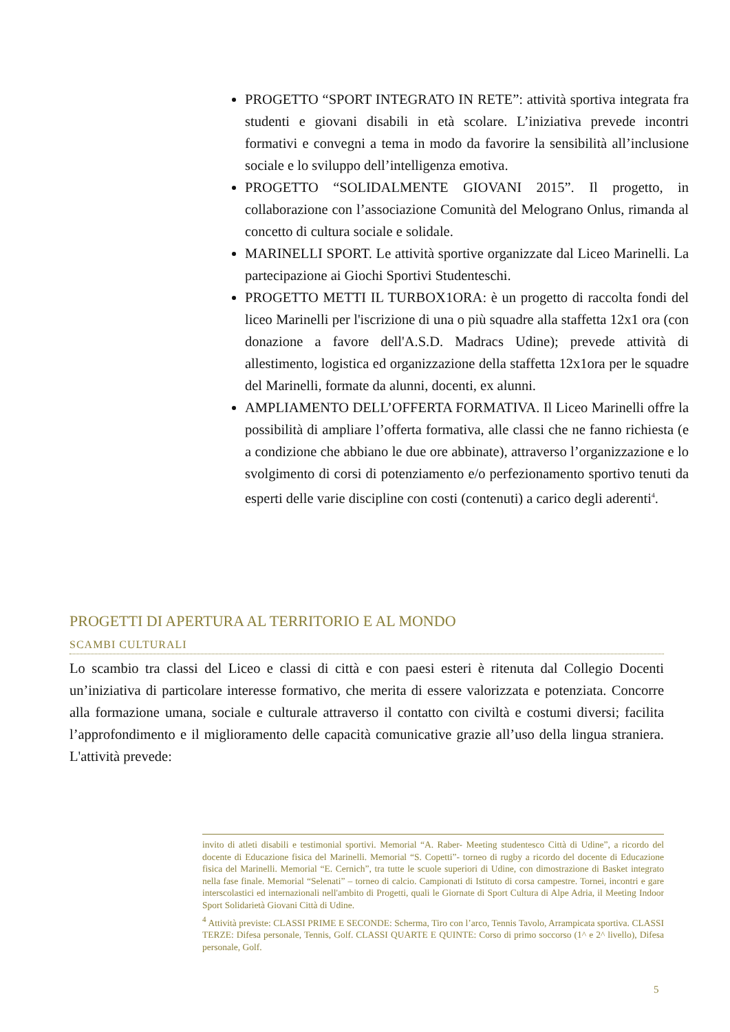PROGETTO “SPORT INTEGRATO IN RETE”: attività sportiva integrata fra studenti e giovani disabili in età scolare. L’iniziativa prevede incontri formativi e convegni a tema in modo da favorire la sensibilità all’inclusione sociale e lo sviluppo dell’intelligenza emotiva.
PROGETTO “SOLIDALMENTE GIOVANI 2015”. Il progetto, in collaborazione con l’associazione Comunità del Melograno Onlus, rimanda al concetto di cultura sociale e solidale.
MARINELLI SPORT. Le attività sportive organizzate dal Liceo Marinelli. La partecipazione ai Giochi Sportivi Studenteschi.
PROGETTO METTI IL TURBOX1ORA: è un progetto di raccolta fondi del liceo Marinelli per l'iscrizione di una o più squadre alla staffetta 12x1 ora (con donazione a favore dell'A.S.D. Madracs Udine); prevede attività di allestimento, logistica ed organizzazione della staffetta 12x1ora per le squadre del Marinelli, formate da alunni, docenti, ex alunni.
AMPLIAMENTO DELL’OFFERTA FORMATIVA. Il Liceo Marinelli offre la possibilità di ampliare l’offerta formativa, alle classi che ne fanno richiesta (e a condizione che abbiano le due ore abbinate), attraverso l’organizzazione e lo svolgimento di corsi di potenziamento e/o perfezionamento sportivo tenuti da esperti delle varie discipline con costi (contenuti) a carico degli aderenti<sup>4</sup>.
PROGETTI DI APERTURA AL TERRITORIO E AL MONDO
SCAMBI CULTURALI
Lo scambio tra classi del Liceo e classi di città e con paesi esteri è ritenuta dal Collegio Docenti un’iniziativa di particolare interesse formativo, che merita di essere valorizzata e potenziata. Concorre alla formazione umana, sociale e culturale attraverso il contatto con civiltà e costumi diversi; facilita l’approfondimento e il miglioramento delle capacità comunicative grazie all’uso della lingua straniera. L'attività prevede:
invito di atleti disabili e testimonial sportivi. Memorial “A. Raber- Meeting studentesco Città di Udine”, a ricordo del docente di Educazione fisica del Marinelli. Memorial “S. Copetti”- torneo di rugby a ricordo del docente di Educazione fisica del Marinelli. Memorial “E. Cernich”, tra tutte le scuole superiori di Udine, con dimostrazione di Basket integrato nella fase finale. Memorial “Selenati” – torneo di calcio. Campionati di Istituto di corsa campestre. Tornei, incontri e gare interscolastici ed internazionali nell'ambito di Progetti, quali le Giornate di Sport Cultura di Alpe Adria, il Meeting Indoor Sport Solidarietà Giovani Città di Udine.
<sup>4</sup> Attività previste: CLASSI PRIME E SECONDE: Scherma, Tiro con l’arco, Tennis Tavolo, Arrampicata sportiva. CLASSI TERZE: Difesa personale, Tennis, Golf. CLASSI QUARTE E QUINTE: Corso di primo soccorso (1^ e 2^ livello), Difesa personale, Golf.
5